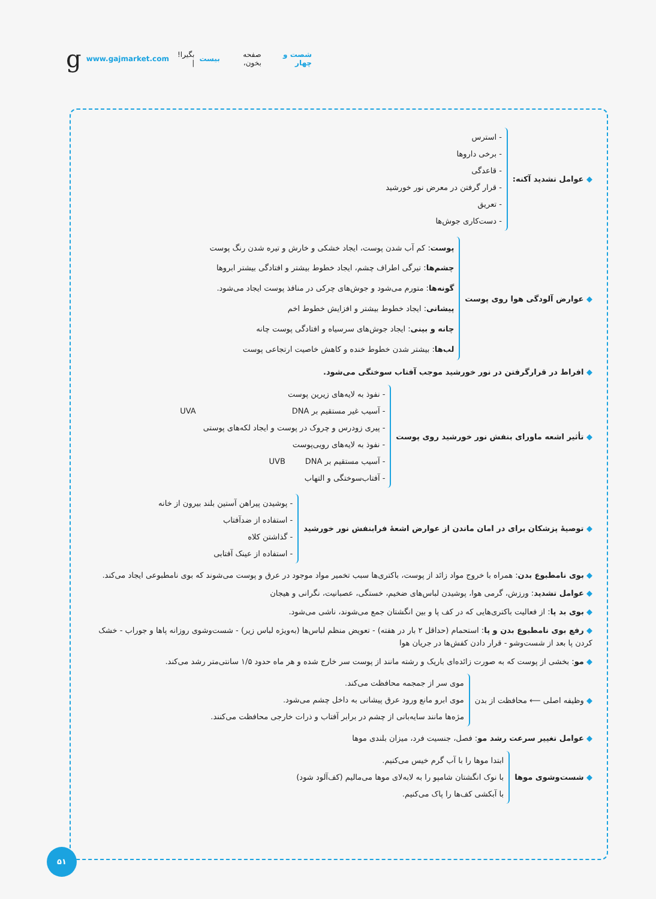شصت و چهار صفحه بخون، بیست بگیرا! | www.gajmarket.com g
◆ عوامل تشدید آکنه:
- استرس
- برخی داروها
- قاعدگی
- قرار گرفتن در معرض نور خورشید
- تعریق
- دست‌کاری جوش‌ها
◆ عوارض آلودگی هوا روی پوست
پوست: کم آب شدن پوست، ایجاد خشکی و خارش و تیره شدن رنگ پوست
چشم‌ها: تیرگی اطراف چشم، ایجاد خطوط بیشتر و افتادگی بیشتر ابروها
گونه‌ها: متورم می‌شود و جوش‌های چرکی در منافذ پوست ایجاد می‌شود.
پیشانی: ایجاد خطوط بیشتر و افزایش خطوط اخم
چانه و بینی: ایجاد جوش‌های سرسیاه و افتادگی پوست چانه
لب‌ها: بیشتر شدن خطوط خنده و کاهش خاصیت ارتجاعی پوست
◆ افراط در قرارگرفتن در نور خورشید موجب آفتاب سوختگی می‌شود.
◆ تأثیر اشعه ماورای بنفش نور خورشید روی پوست
- نفوذ به لایه‌های زیرین پوست
- آسیب غیر مستقیم بر DNA
- پیری زودرس و چروک در پوست و ایجاد لکه‌های پوستی
UVA
- نفوذ به لایه‌های رویی‌پوست
- آسیب مستقیم بر DNA
- آفتاب‌سوختگی و التهاب
UVB
◆ توصیهٔ پزشکان برای در امان ماندن از عوارض اشعهٔ فرابنفش نور خورشید
- پوشیدن پیراهن آستین بلند بیرون از خانه
- استفاده از ضدآفتاب
- گذاشتن کلاه
- استفاده از عینک آفتابی
◆ بوی نامطبوع بدن: همراه با خروج مواد زائد از پوست، باکتری‌ها سبب تخمیر مواد موجود در عرق و پوست می‌شوند که بوی نامطبوعی ایجاد می‌کند.
◆ عوامل تشدید: ورزش، گرمی هوا، پوشیدن لباس‌های ضخیم، خستگی، عصبانیت، نگرانی و هیجان
◆ بوی بد پا: از فعالیت باکتری‌هایی که در کف پا و بین انگشتان جمع می‌شوند، ناشی می‌شود.
◆ رفع بوی نامطبوع بدن و پا: استحمام (حداقل ۲ بار در هفته) - تعویض منظم لباس‌ها (به‌ویژه لباس زیر) - شست‌وشوی روزانه پاها و جوراب - خشک کردن پا بعد از شست‌وشو - قرار دادن کفش‌ها در جریان هوا
◆ مو: بخشی از پوست که به صورت زائده‌ای باریک و رشته مانند از پوست سر خارج شده و هر ماه حدود ۱/۵ سانتی‌متر رشد می‌کند.
◆ وظیفه اصلی ⟵ محافظت از بدن
موی سر از جمجمه محافظت می‌کند.
موی ابرو مانع ورود عرق پیشانی به داخل چشم می‌شود.
مژه‌ها مانند سایه‌بانی از چشم در برابر آفتاب و ذرات خارجی محافظت می‌کنند.
◆ عوامل تغییر سرعت رشد مو: فصل، جنسیت فرد، میزان بلندی موها
◆ شست‌وشوی موها
ابتدا موها را با آب گرم خیس می‌کنیم.
با نوک انگشتان شامپو را به لابه‌لای موها می‌مالیم (کف‌آلود شود)
با آبکشی کف‌ها را پاک می‌کنیم.
۵۱